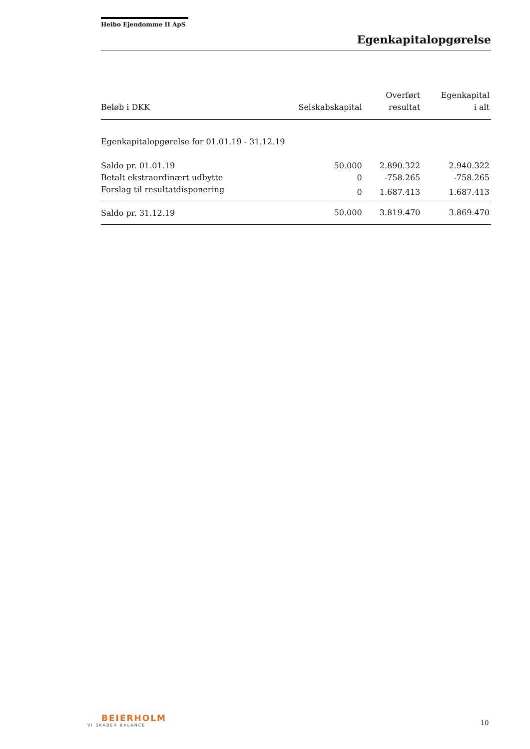Heibo Ejendomme II ApS
Egenkapitalopgørelse
| Beløb i DKK | Selskabskapital | Overført resultat | Egenkapital i alt |
| --- | --- | --- | --- |
| Egenkapitalopgørelse for 01.01.19 - 31.12.19 | | | |
| Saldo pr. 01.01.19 | 50.000 | 2.890.322 | 2.940.322 |
| Betalt ekstraordinært udbytte | 0 | -758.265 | -758.265 |
| Forslag til resultatdisponering | 0 | 1.687.413 | 1.687.413 |
| Saldo pr. 31.12.19 | 50.000 | 3.819.470 | 3.869.470 |
BEIERHOLM
VI SKABER BALANCE
10